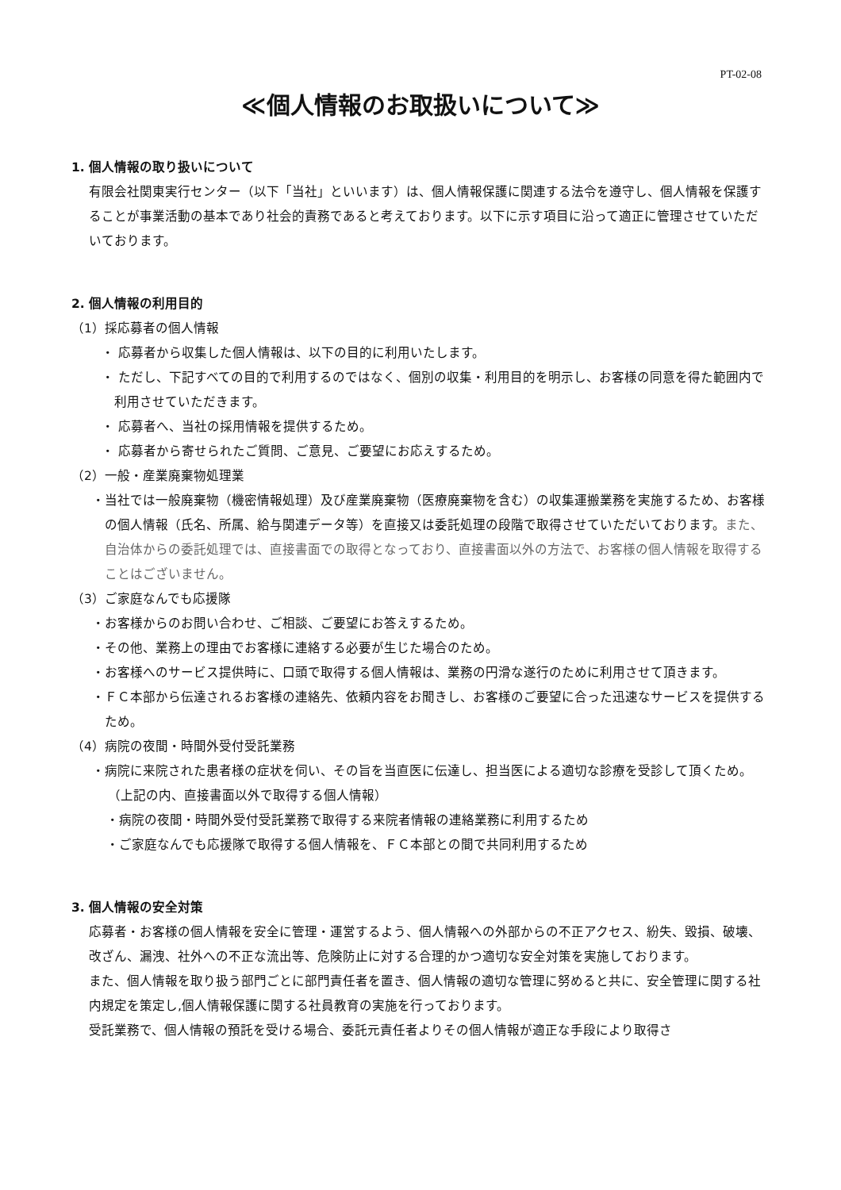PT-02-08
≪個人情報のお取扱いについて≫
1. 個人情報の取り扱いについて
有限会社関東実行センター（以下「当社」といいます）は、個人情報保護に関連する法令を遵守し、個人情報を保護することが事業活動の基本であり社会的責務であると考えております。以下に示す項目に沿って適正に管理させていただいております。
2. 個人情報の利用目的
（1）採応募者の個人情報
・ 応募者から収集した個人情報は、以下の目的に利用いたします。
・ ただし、下記すべての目的で利用するのではなく、個別の収集・利用目的を明示し、お客様の同意を得た範囲内で利用させていただきます。
・ 応募者へ、当社の採用情報を提供するため。
・ 応募者から寄せられたご質問、ご意見、ご要望にお応えするため。
（2）一般・産業廃棄物処理業
・当社では一般廃棄物（機密情報処理）及び産業廃棄物（医療廃棄物を含む）の収集運搬業務を実施するため、お客様の個人情報（氏名、所属、給与関連データ等）を直接又は委託処理の段階で取得させていただいております。また、自治体からの委託処理では、直接書面での取得となっており、直接書面以外の方法で、お客様の個人情報を取得することはございません。
（3）ご家庭なんでも応援隊
・お客様からのお問い合わせ、ご相談、ご要望にお答えするため。
・その他、業務上の理由でお客様に連絡する必要が生じた場合のため。
・お客様へのサービス提供時に、口頭で取得する個人情報は、業務の円滑な遂行のために利用させて頂きます。
・ＦＣ本部から伝達されるお客様の連絡先、依頼内容をお聞きし、お客様のご要望に合った迅速なサービスを提供するため。
（4）病院の夜間・時間外受付受託業務
・病院に来院された患者様の症状を伺い、その旨を当直医に伝達し、担当医による適切な診療を受診して頂くため。
（上記の内、直接書面以外で取得する個人情報）
・病院の夜間・時間外受付受託業務で取得する来院者情報の連絡業務に利用するため
・ご家庭なんでも応援隊で取得する個人情報を、ＦＣ本部との間で共同利用するため
3. 個人情報の安全対策
応募者・お客様の個人情報を安全に管理・運営するよう、個人情報への外部からの不正アクセス、紛失、毀損、破壊、改ざん、漏洩、社外への不正な流出等、危険防止に対する合理的かつ適切な安全対策を実施しております。
また、個人情報を取り扱う部門ごとに部門責任者を置き、個人情報の適切な管理に努めると共に、安全管理に関する社内規定を策定し,個人情報保護に関する社員教育の実施を行っております。
受託業務で、個人情報の預託を受ける場合、委託元責任者よりその個人情報が適正な手段により取得さ